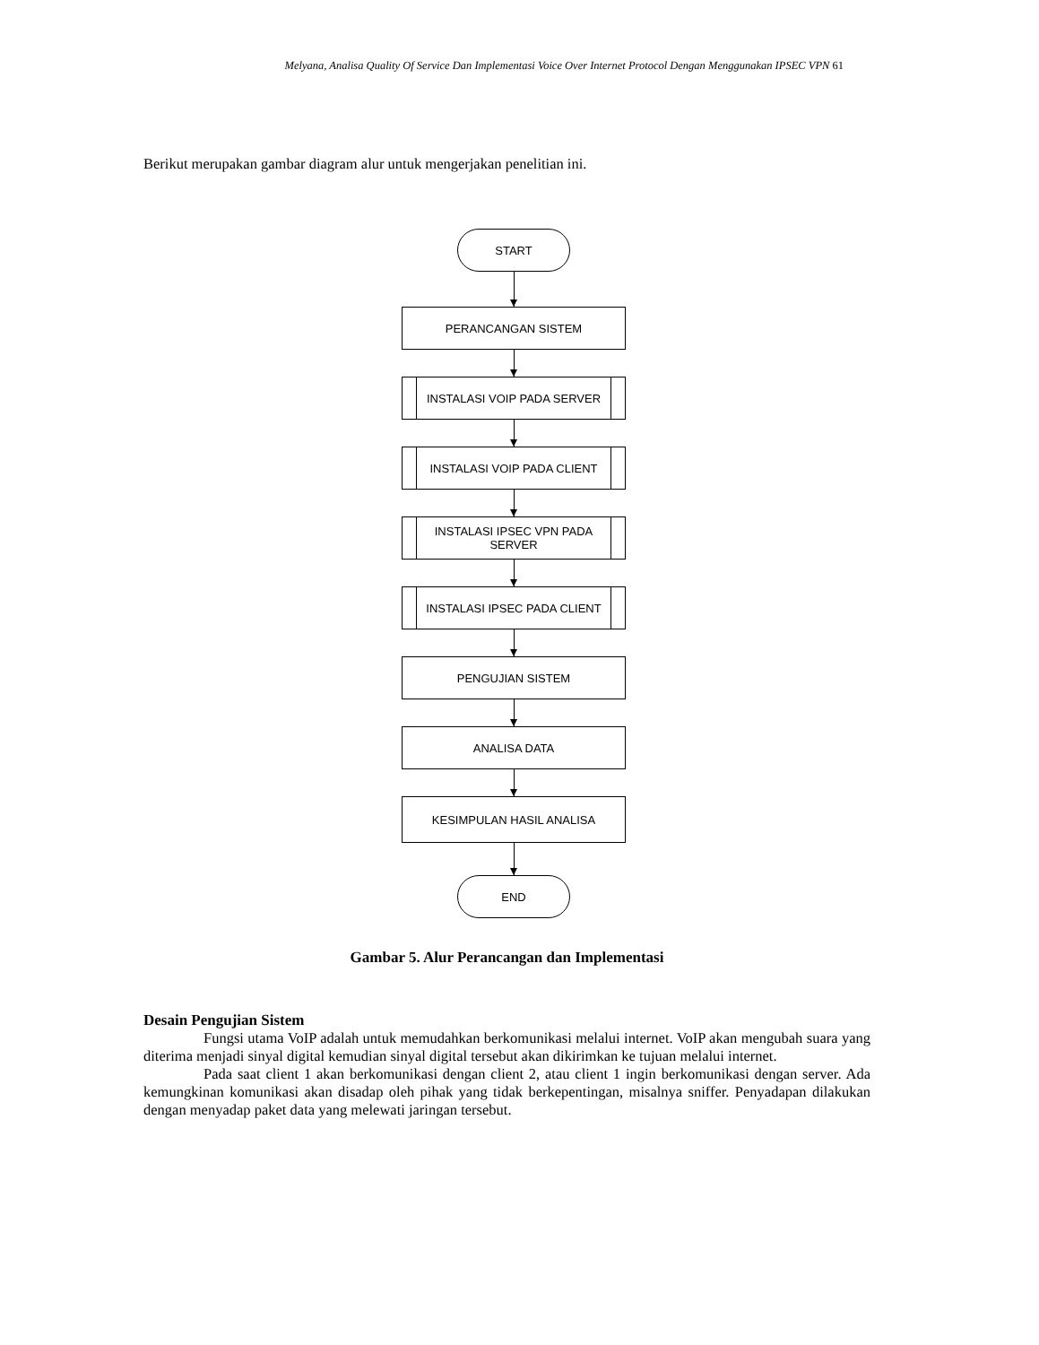Melyana, Analisa Quality Of Service Dan Implementasi Voice Over Internet Protocol Dengan Menggunakan IPSEC VPN 61
Berikut merupakan gambar diagram alur untuk mengerjakan penelitian ini.
START
PERANCANGAN SISTEM
INSTALASI VOIP PADA SERVER
INSTALASI VOIP PADA CLIENT
INSTALASI IPSEC VPN PADA
SERVER
INSTALASI IPSEC PADA CLIENT
PENGUJIAN SISTEM
ANALISA DATA
KESIMPULAN HASIL ANALISA
END
Gambar 5. Alur Perancangan dan Implementasi
Desain Pengujian Sistem
Fungsi utama VoIP adalah untuk memudahkan berkomunikasi melalui internet. VoIP akan mengubah suara yang diterima menjadi sinyal digital kemudian sinyal digital tersebut akan dikirimkan ke tujuan melalui internet.
Pada saat client 1 akan berkomunikasi dengan client 2, atau client 1 ingin berkomunikasi dengan server. Ada kemungkinan komunikasi akan disadap oleh pihak yang tidak berkepentingan, misalnya sniffer. Penyadapan dilakukan dengan menyadap paket data yang melewati jaringan tersebut.